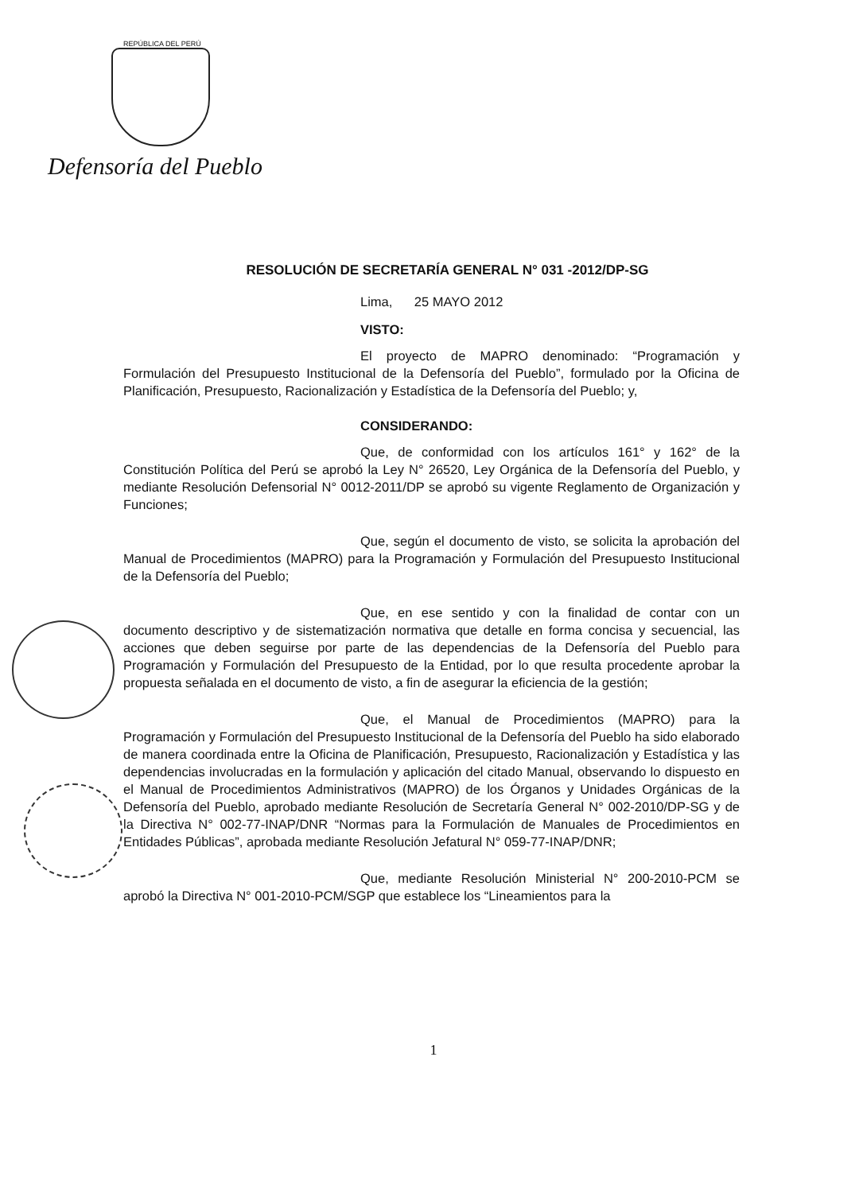REPÚBLICA DEL PERÚ
Defensoría del Pueblo
RESOLUCIÓN DE SECRETARÍA GENERAL N° 031 -2012/DP-SG
Lima, 25 MAYO 2012
VISTO:
El proyecto de MAPRO denominado: “Programación y Formulación del Presupuesto Institucional de la Defensoría del Pueblo”, formulado por la Oficina de Planificación, Presupuesto, Racionalización y Estadística de la Defensoría del Pueblo; y,
CONSIDERANDO:
Que, de conformidad con los artículos 161° y 162° de la Constitución Política del Perú se aprobó la Ley N° 26520, Ley Orgánica de la Defensoría del Pueblo, y mediante Resolución Defensorial N° 0012-2011/DP se aprobó su vigente Reglamento de Organización y Funciones;
Que, según el documento de visto, se solicita la aprobación del Manual de Procedimientos (MAPRO) para la Programación y Formulación del Presupuesto Institucional de la Defensoría del Pueblo;
Que, en ese sentido y con la finalidad de contar con un documento descriptivo y de sistematización normativa que detalle en forma concisa y secuencial, las acciones que deben seguirse por parte de las dependencias de la Defensoría del Pueblo para Programación y Formulación del Presupuesto de la Entidad, por lo que resulta procedente aprobar la propuesta señalada en el documento de visto, a fin de asegurar la eficiencia de la gestión;
Que, el Manual de Procedimientos (MAPRO) para la Programación y Formulación del Presupuesto Institucional de la Defensoría del Pueblo ha sido elaborado de manera coordinada entre la Oficina de Planificación, Presupuesto, Racionalización y Estadística y las dependencias involucradas en la formulación y aplicación del citado Manual, observando lo dispuesto en el Manual de Procedimientos Administrativos (MAPRO) de los Órganos y Unidades Orgánicas de la Defensoría del Pueblo, aprobado mediante Resolución de Secretaría General N° 002-2010/DP-SG y de la Directiva N° 002-77-INAP/DNR “Normas para la Formulación de Manuales de Procedimientos en Entidades Públicas”, aprobada mediante Resolución Jefatural N° 059-77-INAP/DNR;
Que, mediante Resolución Ministerial N° 200-2010-PCM se aprobó la Directiva N° 001-2010-PCM/SGP que establece los “Lineamientos para la
1